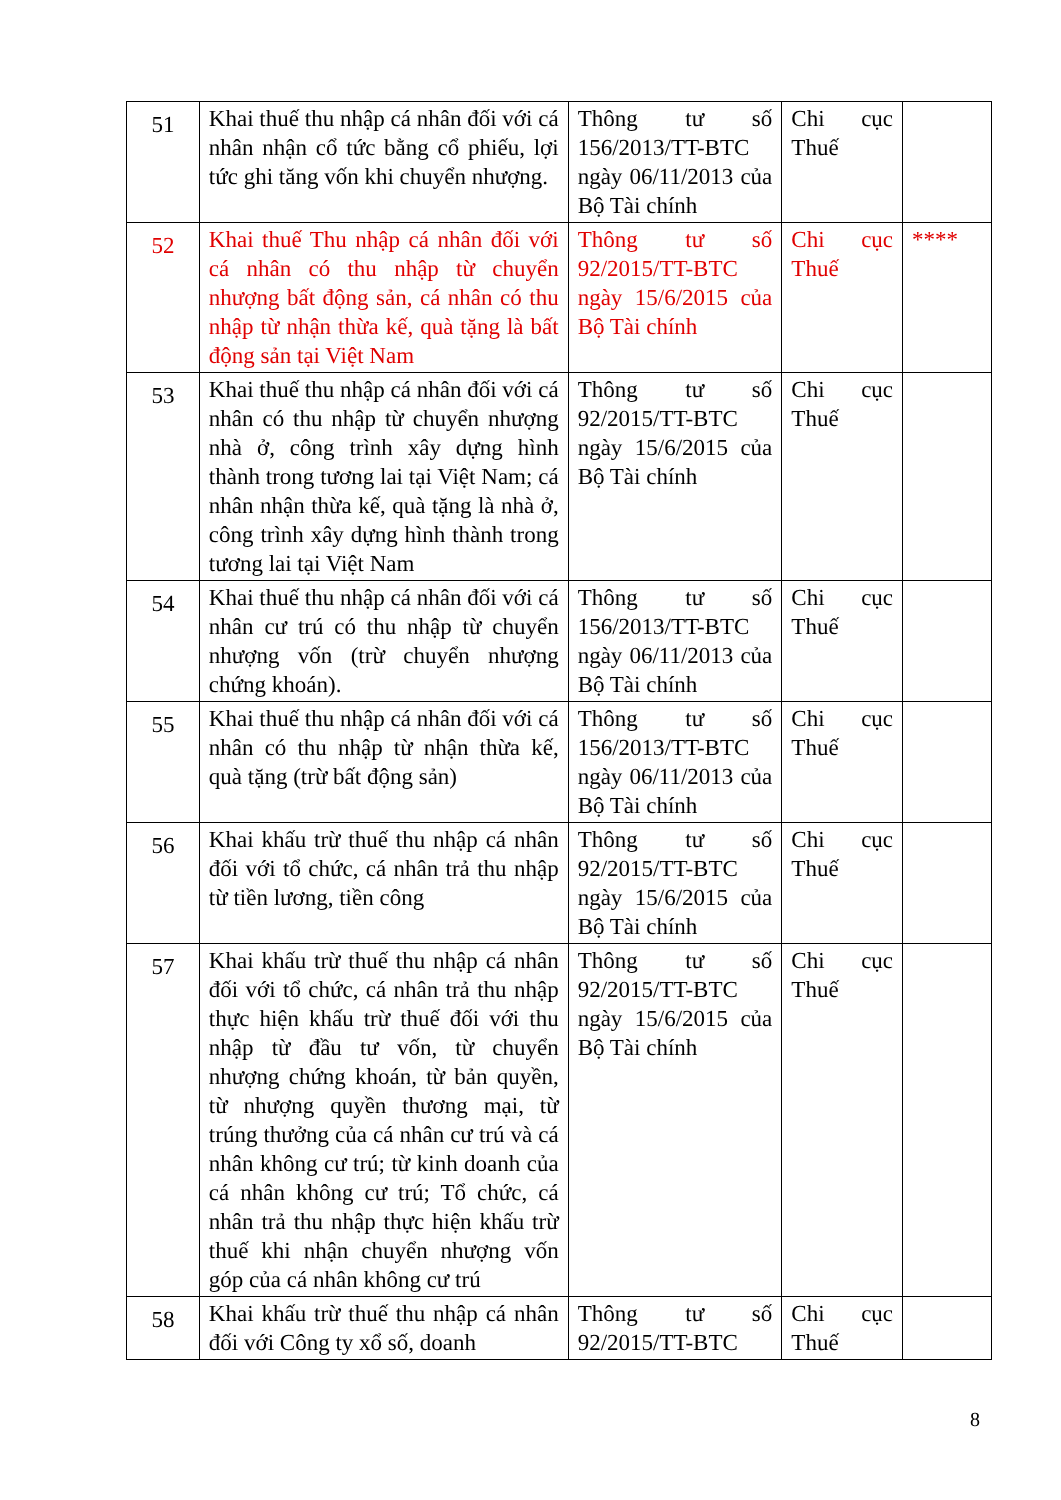| 51 | Khai thuế thu nhập cá nhân đối với cá nhân nhận cổ tức bằng cổ phiếu, lợi tức ghi tăng vốn khi chuyển nhượng. | Thông tư số 156/2013/TT-BTC ngày 06/11/2013 của Bộ Tài chính | Chi cục Thuế | |
| 52 | Khai thuế Thu nhập cá nhân đối với cá nhân có thu nhập từ chuyển nhượng bất động sản, cá nhân có thu nhập từ nhận thừa kế, quà tặng là bất động sản tại Việt Nam | Thông tư số 92/2015/TT-BTC ngày 15/6/2015 của Bộ Tài chính | Chi cục Thuế | **** |
| 53 | Khai thuế thu nhập cá nhân đối với cá nhân có thu nhập từ chuyển nhượng nhà ở, công trình xây dựng hình thành trong tương lai tại Việt Nam; cá nhân nhận thừa kế, quà tặng là nhà ở, công trình xây dựng hình thành trong tương lai tại Việt Nam | Thông tư số 92/2015/TT-BTC ngày 15/6/2015 của Bộ Tài chính | Chi cục Thuế | |
| 54 | Khai thuế thu nhập cá nhân đối với cá nhân cư trú có thu nhập từ chuyển nhượng vốn (trừ chuyển nhượng chứng khoán). | Thông tư số 156/2013/TT-BTC ngày 06/11/2013 của Bộ Tài chính | Chi cục Thuế | |
| 55 | Khai thuế thu nhập cá nhân đối với cá nhân có thu nhập từ nhận thừa kế, quà tặng (trừ bất động sản) | Thông tư số 156/2013/TT-BTC ngày 06/11/2013 của Bộ Tài chính | Chi cục Thuế | |
| 56 | Khai khấu trừ thuế thu nhập cá nhân đối với tổ chức, cá nhân trả thu nhập từ tiền lương, tiền công | Thông tư số 92/2015/TT-BTC ngày 15/6/2015 của Bộ Tài chính | Chi cục Thuế | |
| 57 | Khai khấu trừ thuế thu nhập cá nhân đối với tổ chức, cá nhân trả thu nhập thực hiện khấu trừ thuế đối với thu nhập từ đầu tư vốn, từ chuyển nhượng chứng khoán, từ bản quyền, từ nhượng quyền thương mại, từ trúng thưởng của cá nhân cư trú và cá nhân không cư trú; từ kinh doanh của cá nhân không cư trú; Tổ chức, cá nhân trả thu nhập thực hiện khấu trừ thuế khi nhận chuyển nhượng vốn góp của cá nhân không cư trú | Thông tư số 92/2015/TT-BTC ngày 15/6/2015 của Bộ Tài chính | Chi cục Thuế | |
| 58 | Khai khấu trừ thuế thu nhập cá nhân đối với Công ty xổ số, doanh | Thông tư số 92/2015/TT-BTC | Chi cục Thuế | |
8